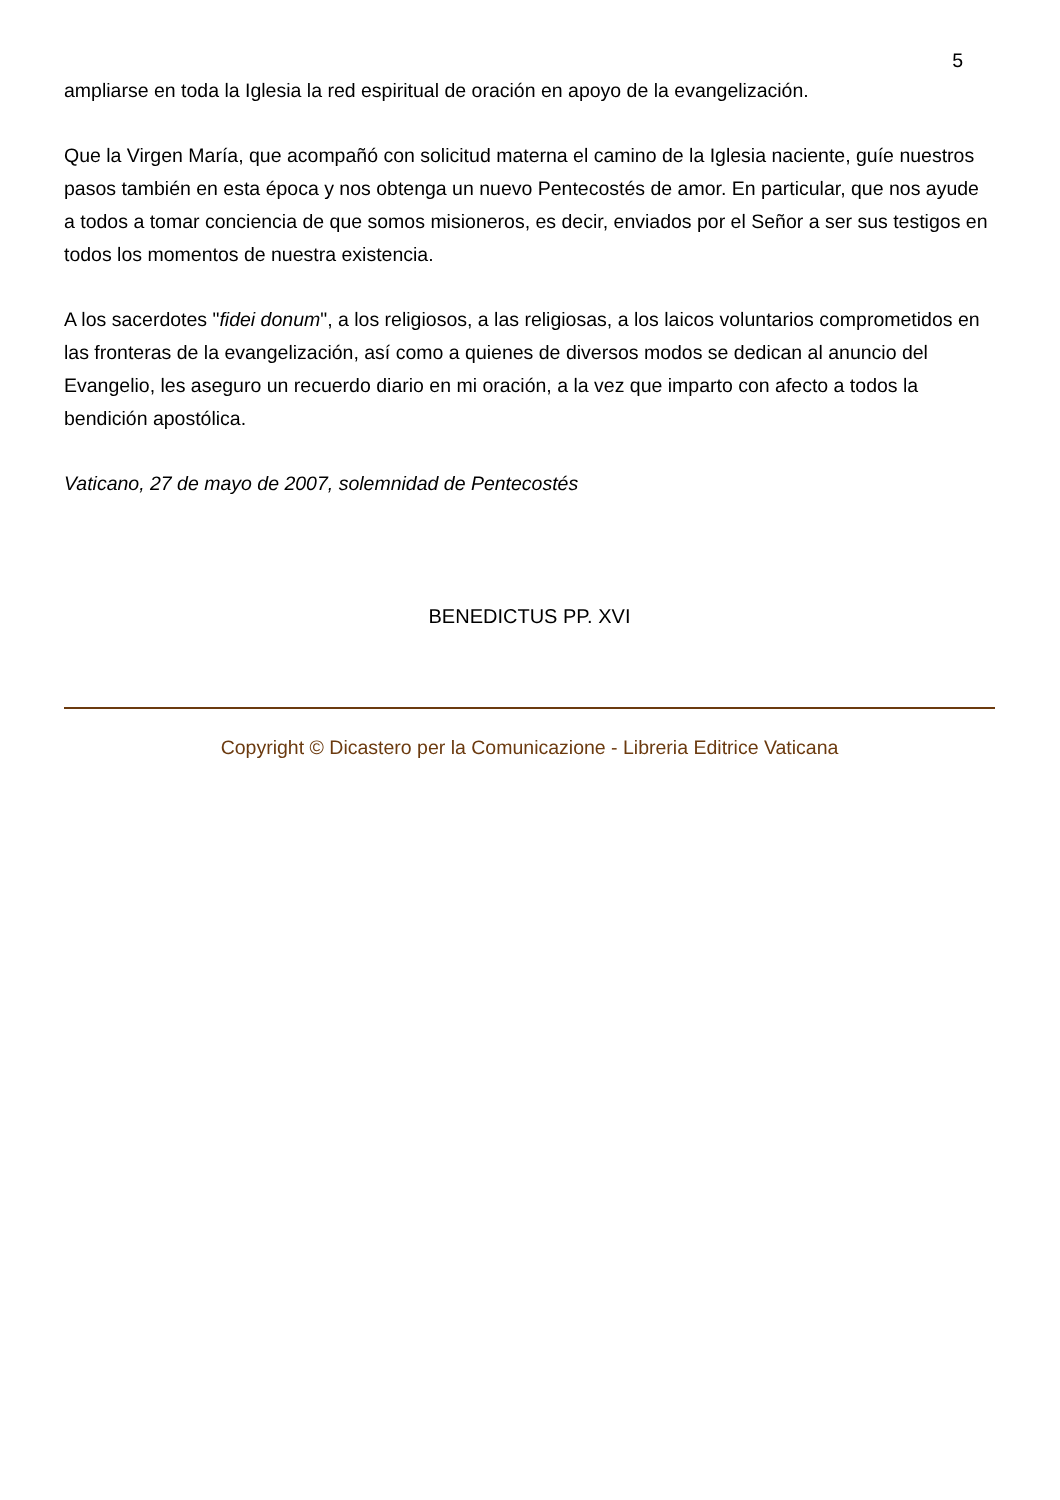5
ampliarse en toda la Iglesia la red espiritual de oración en apoyo de la evangelización.
Que la Virgen María, que acompañó con solicitud materna el camino de la Iglesia naciente, guíe nuestros pasos también en esta época y nos obtenga un nuevo Pentecostés de amor. En particular, que nos ayude a todos a tomar conciencia de que somos misioneros, es decir, enviados por el Señor a ser sus testigos en todos los momentos de nuestra existencia.
A los sacerdotes "fidei donum", a los religiosos, a las religiosas, a los laicos voluntarios comprometidos en las fronteras de la evangelización, así como a quienes de diversos modos se dedican al anuncio del Evangelio, les aseguro un recuerdo diario en mi oración, a la vez que imparto con afecto a todos la bendición apostólica.
Vaticano, 27 de mayo de 2007, solemnidad de Pentecostés
BENEDICTUS PP. XVI
Copyright © Dicastero per la Comunicazione - Libreria Editrice Vaticana